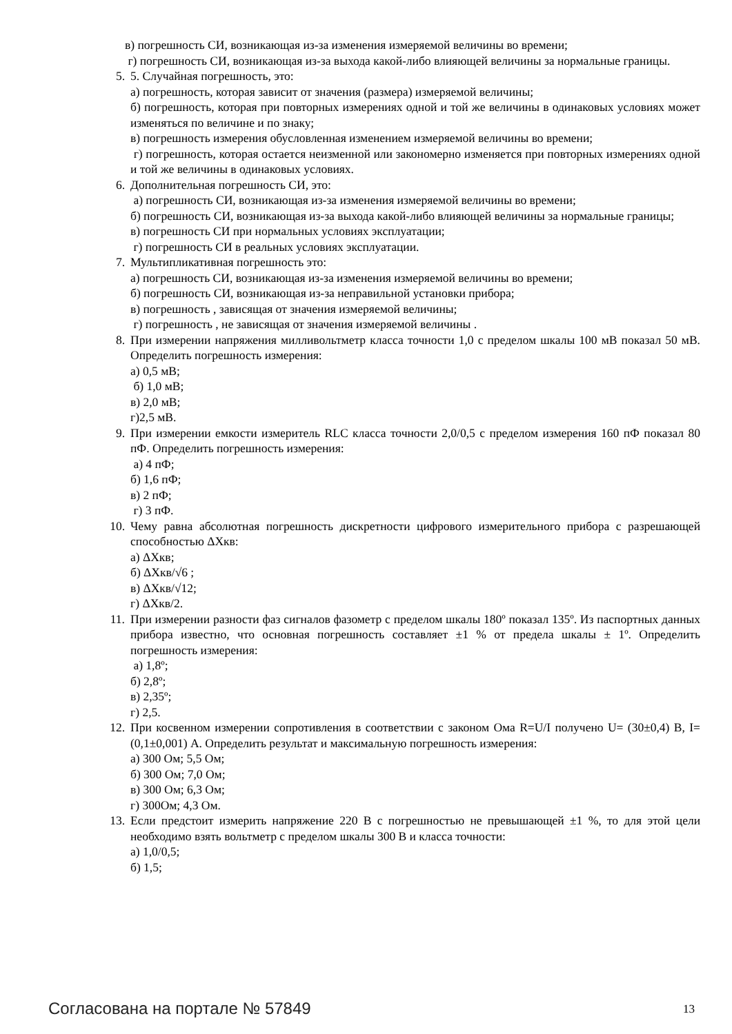в) погрешность СИ, возникающая из-за изменения измеряемой величины во времени;
г) погрешность СИ, возникающая из-за выхода какой-либо влияющей величины за нормальные границы.
5. 5. Случайная погрешность, это:
а) погрешность, которая зависит от значения (размера) измеряемой величины;
б) погрешность, которая при повторных измерениях одной и той же величины в одинаковых условиях может изменяться по величине и по знаку;
в) погрешность измерения обусловленная изменением измеряемой величины во времени;
г) погрешность, которая остается неизменной или закономерно изменяется при повторных измерениях одной и той же величины в одинаковых условиях.
6. Дополнительная погрешность СИ, это:
а) погрешность СИ, возникающая из-за изменения измеряемой величины во времени;
б) погрешность СИ, возникающая из-за выхода какой-либо влияющей величины за нормальные границы;
в) погрешность СИ при нормальных условиях эксплуатации;
г) погрешность СИ в реальных условиях эксплуатации.
7. Мультипликативная погрешность это:
а) погрешность СИ, возникающая из-за изменения измеряемой величины во времени;
б) погрешность СИ, возникающая из-за неправильной установки прибора;
в) погрешность , зависящая от значения измеряемой величины;
г) погрешность , не зависящая от значения измеряемой величины .
8. При измерении напряжения милливольтметр класса точности 1,0 с пределом шкалы 100 мВ показал 50 мВ. Определить погрешность измерения:
а) 0,5 мВ;
б) 1,0 мВ;
в) 2,0 мВ;
г)2,5 мВ.
9. При измерении емкости измеритель RLC класса точности 2,0/0,5 с пределом измерения 160 пФ показал 80 пФ. Определить погрешность измерения:
а) 4 пФ;
б) 1,6 пФ;
в) 2 пФ;
г) 3 пФ.
10. Чему равна абсолютная погрешность дискретности цифрового измерительного прибора с разрешающей способностью ΔXкв:
а) ΔXкв;
б) ΔXкв/√6 ;
в) ΔXкв/√12;
г) ΔXкв/2.
11. При измерении разности фаз сигналов фазометр с пределом шкалы 180º показал 135º. Из паспортных данных прибора известно, что основная погрешность составляет ±1 % от предела шкалы ± 1º. Определить погрешность измерения:
а) 1,8º;
б) 2,8º;
в) 2,35º;
г) 2,5.
12. При косвенном измерении сопротивления в соответствии с законом Ома R=U/I получено U= (30±0,4) В, I=(0,1±0,001) А. Определить результат и максимальную погрешность измерения:
а) 300 Ом; 5,5 Ом;
б) 300 Ом; 7,0 Ом;
в) 300 Ом; 6,3 Ом;
г) 300Ом; 4,3 Ом.
13. Если предстоит измерить напряжение 220 В с погрешностью не превышающей ±1 %, то для этой цели необходимо взять вольтметр с пределом шкалы 300 В и класса точности:
а) 1,0/0,5;
б) 1,5;
Согласована на портале № 57849 13